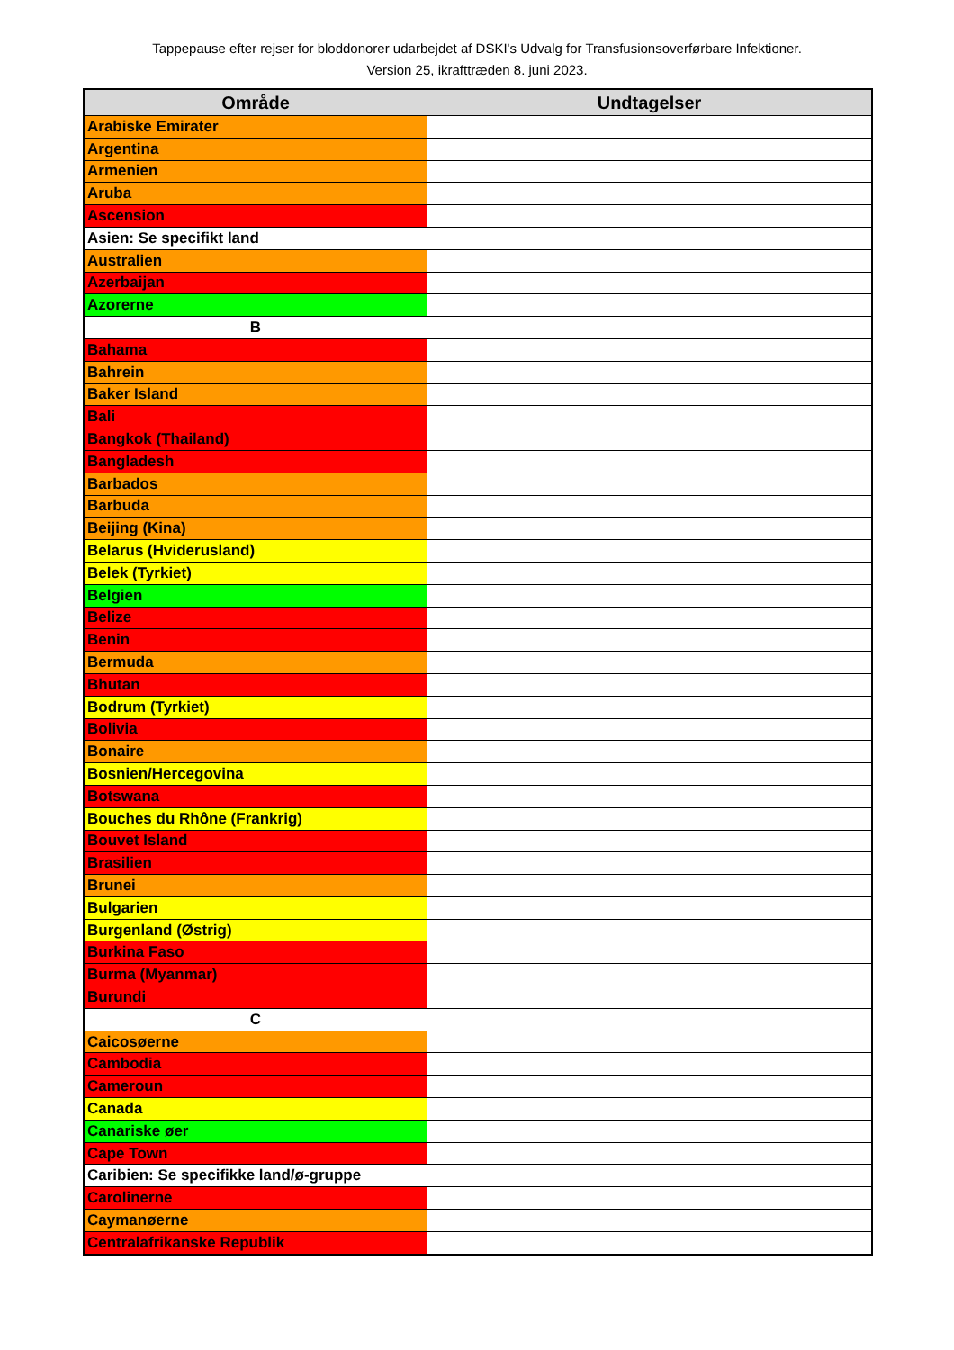Tappepause efter rejser for bloddonorer udarbejdet af DSKI's Udvalg for Transfusionsoverførbare Infektioner.
Version 25, ikrafttræden 8. juni 2023.
| Område | Undtagelser |
| --- | --- |
| Arabiske Emirater | |
| Argentina | |
| Armenien | |
| Aruba | |
| Ascension | |
| Asien: Se specifikt land | |
| Australien | |
| Azerbaijan | |
| Azorerne | |
| B | |
| Bahama | |
| Bahrein | |
| Baker Island | |
| Bali | |
| Bangkok (Thailand) | |
| Bangladesh | |
| Barbados | |
| Barbuda | |
| Beijing (Kina) | |
| Belarus (Hviderusland) | |
| Belek (Tyrkiet) | |
| Belgien | |
| Belize | |
| Benin | |
| Bermuda | |
| Bhutan | |
| Bodrum (Tyrkiet) | |
| Bolivia | |
| Bonaire | |
| Bosnien/Hercegovina | |
| Botswana | |
| Bouches du Rhône (Frankrig) | |
| Bouvet Island | |
| Brasilien | |
| Brunei | |
| Bulgarien | |
| Burgenland (Østrig) | |
| Burkina Faso | |
| Burma (Myanmar) | |
| Burundi | |
| C | |
| Caicosøerne | |
| Cambodia | |
| Cameroun | |
| Canada | |
| Canariske øer | |
| Cape Town | |
| Caribien: Se specifikke land/ø-gruppe | |
| Carolinerne | |
| Caymanøerne | |
| Centralafrikanske Republik | |